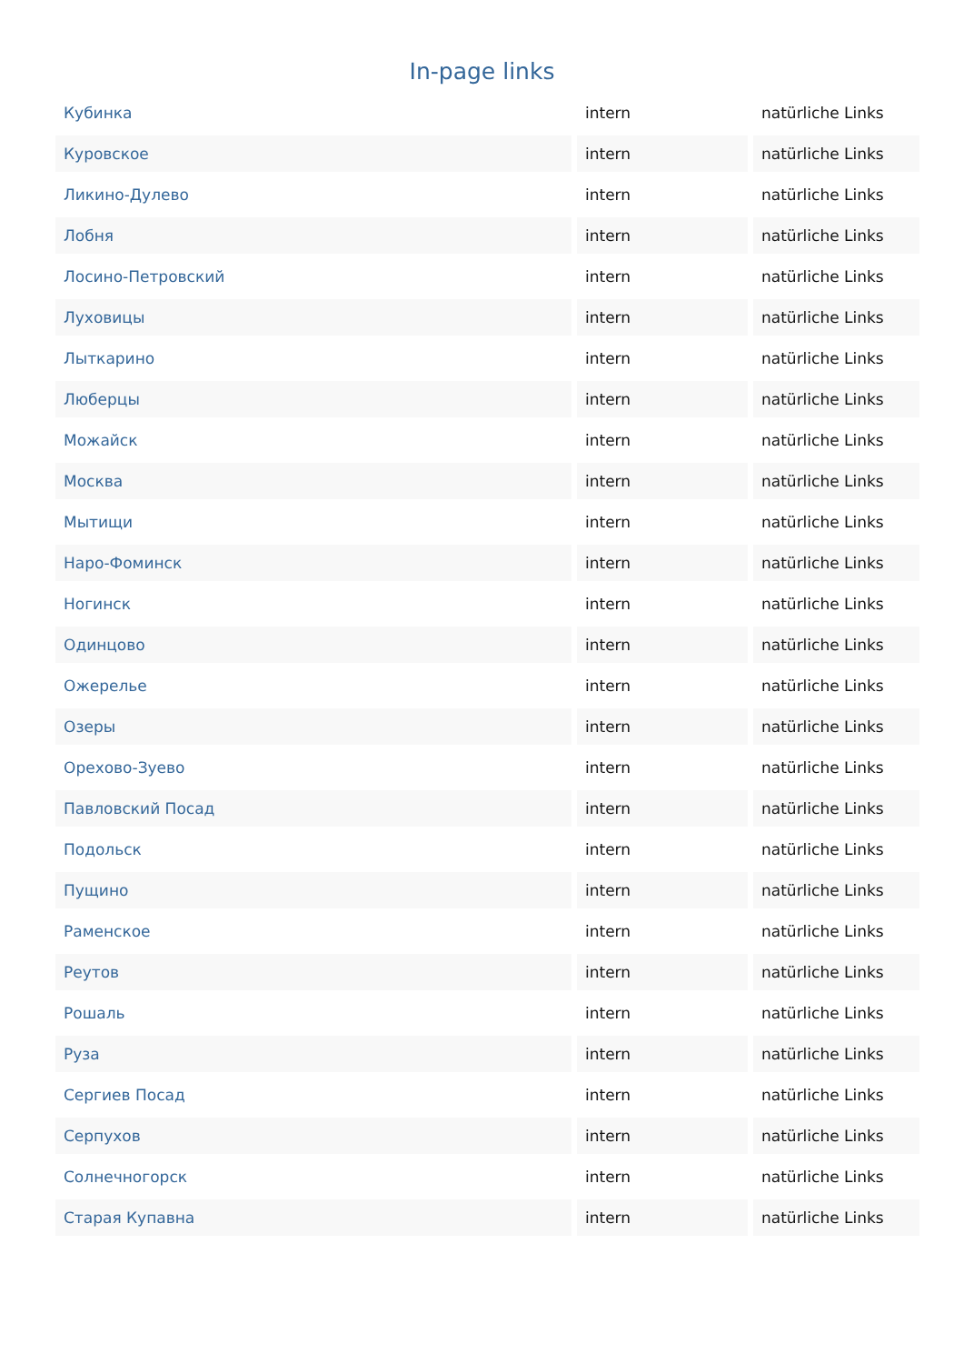In-page links
| Кубинка | intern | natürliche Links |
| Куровское | intern | natürliche Links |
| Ликино-Дулево | intern | natürliche Links |
| Лобня | intern | natürliche Links |
| Лосино-Петровский | intern | natürliche Links |
| Луховицы | intern | natürliche Links |
| Лыткарино | intern | natürliche Links |
| Люберцы | intern | natürliche Links |
| Можайск | intern | natürliche Links |
| Москва | intern | natürliche Links |
| Мытищи | intern | natürliche Links |
| Наро-Фоминск | intern | natürliche Links |
| Ногинск | intern | natürliche Links |
| Одинцово | intern | natürliche Links |
| Ожерелье | intern | natürliche Links |
| Озеры | intern | natürliche Links |
| Орехово-Зуево | intern | natürliche Links |
| Павловский Посад | intern | natürliche Links |
| Подольск | intern | natürliche Links |
| Пущино | intern | natürliche Links |
| Раменское | intern | natürliche Links |
| Реутов | intern | natürliche Links |
| Рошаль | intern | natürliche Links |
| Руза | intern | natürliche Links |
| Сергиев Посад | intern | natürliche Links |
| Серпухов | intern | natürliche Links |
| Солнечногорск | intern | natürliche Links |
| Старая Купавна | intern | natürliche Links |